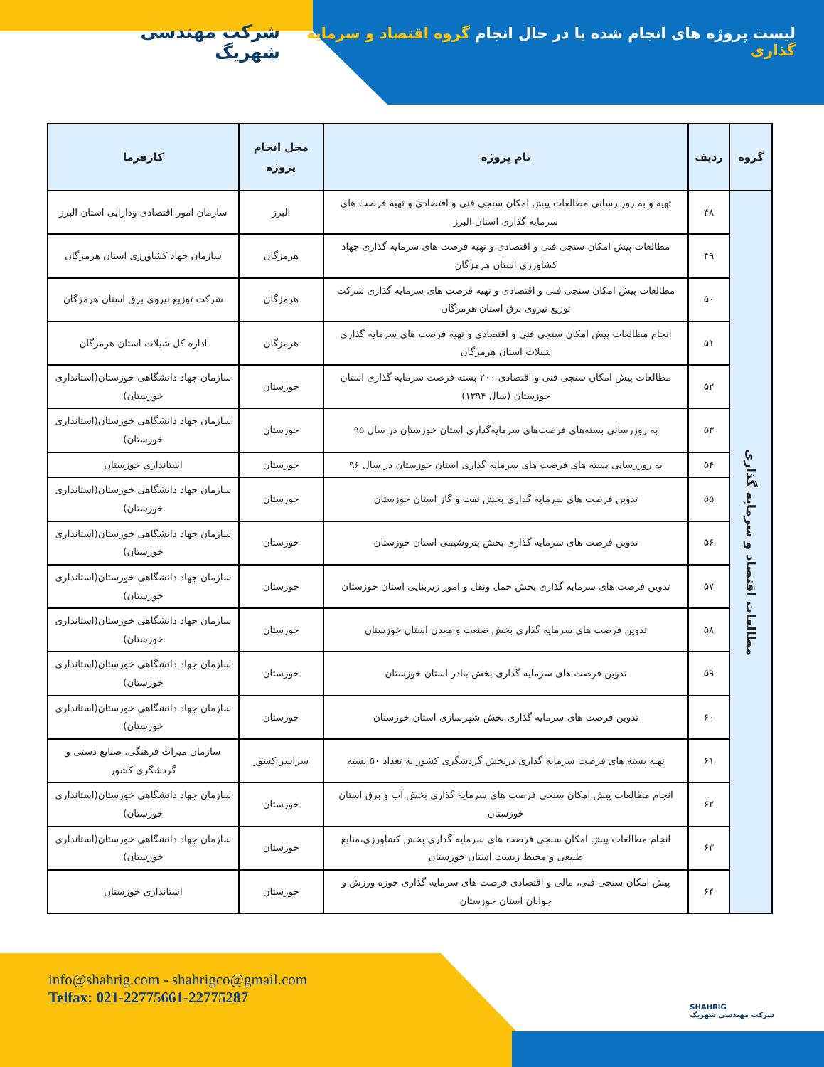لیست پروژه های انجام شده یا در حال انجام گروه اقتصاد و سرمایه گذاری
شرکت مهندسی شهریگ
| گروه | ردیف | نام پروژه | محل انجام پروژه | کارفرما |
| --- | --- | --- | --- | --- |
| مطالعات اقتصاد و سرمایه گذاری | ۴۸ | تهیه و به روز رسانی مطالعات پیش امکان سنجی فنی و اقتصادی و تهیه فرصت های سرمایه گذاری استان البرز | البرز | سازمان امور اقتصادی ودارایی استان البرز |
| | ۴۹ | مطالعات پیش امکان سنجی فنی و اقتصادی و تهیه فرصت های سرمایه گذاری جهاد کشاورزی استان هرمزگان | هرمزگان | سازمان جهاد کشاورزی استان هرمزگان |
| | ۵۰ | مطالعات پیش امکان سنجی فنی و اقتصادی و تهیه فرصت های سرمایه گذاری شرکت توزیع نیروی برق استان هرمزگان | هرمزگان | شرکت توزیع نیروی برق استان هرمزگان |
| | ۵۱ | انجام مطالعات پیش امکان سنجی فنی و اقتصادی و تهیه فرصت های سرمایه گذاری شیلات استان هرمزگان | هرمزگان | اداره کل شیلات استان هرمزگان |
| | ۵۲ | مطالعات پیش امکان سنجی فنی و اقتصادی ۲۰۰ بسته فرصت سرمایه گذاری استان خوزستان (سال ۱۳۹۴) | خوزستان | سازمان جهاد دانشگاهی خوزستان(استانداری خوزستان) |
| | ۵۳ | به روزرسانی بسته‌های فرصت‌های سرمایه‌گذاری استان خوزستان در سال ۹۵ | خوزستان | سازمان جهاد دانشگاهی خوزستان(استانداری خوزستان) |
| | ۵۴ | به روزرسانی بسته های فرصت های سرمایه گذاری استان خوزستان در سال ۹۶ | خوزستان | استانداری خوزستان |
| | ۵۵ | تدوین فرصت های سرمایه گذاری بخش نفت و گاز استان خوزستان | خوزستان | سازمان جهاد دانشگاهی خوزستان(استانداری خوزستان) |
| | ۵۶ | تدوین فرصت های سرمایه گذاری بخش پتروشیمی استان خوزستان | خوزستان | سازمان جهاد دانشگاهی خوزستان(استانداری خوزستان) |
| | ۵۷ | تدوین فرصت های سرمایه گذاری بخش حمل ونقل و امور زیربنایی استان خوزستان | خوزستان | سازمان جهاد دانشگاهی خوزستان(استانداری خوزستان) |
| | ۵۸ | تدوین فرصت های سرمایه گذاری بخش صنعت و معدن استان خوزستان | خوزستان | سازمان جهاد دانشگاهی خوزستان(استانداری خوزستان) |
| | ۵۹ | تدوین فرصت های سرمایه گذاری بخش بنادر استان خوزستان | خوزستان | سازمان جهاد دانشگاهی خوزستان(استانداری خوزستان) |
| | ۶۰ | تدوین فرصت های سرمایه گذاری بخش شهرسازی استان خوزستان | خوزستان | سازمان جهاد دانشگاهی خوزستان(استانداری خوزستان) |
| | ۶۱ | تهیه بسته های فرصت سرمایه گذاری دربخش گردشگری کشور به تعداد ۵۰ بسته | سراسر کشور | سازمان میراث فرهنگی، صنایع دستی و گردشگری کشور |
| | ۶۲ | انجام مطالعات پیش امکان سنجی فرصت های سرمایه گذاری بخش آب و برق استان خوزستان | خوزستان | سازمان جهاد دانشگاهی خوزستان(استانداری خوزستان) |
| | ۶۳ | انجام مطالعات پیش امکان سنجی فرصت های سرمایه گذاری بخش کشاورزی،منابع طبیعی و محیط زیست استان خوزستان | خوزستان | سازمان جهاد دانشگاهی خوزستان(استانداری خوزستان) |
| | ۶۴ | پیش امکان سنجی فنی، مالی و اقتصادی فرصت های سرمایه گذاری حوزه ورزش و جوانان استان خوزستان | خوزستان | استانداری خوزستان |
info@shahrig.com - shahrigco@gmail.com
Telfax: 021-22775661-22775287
SHAHRIG
شرکت مهندسی شهریگ